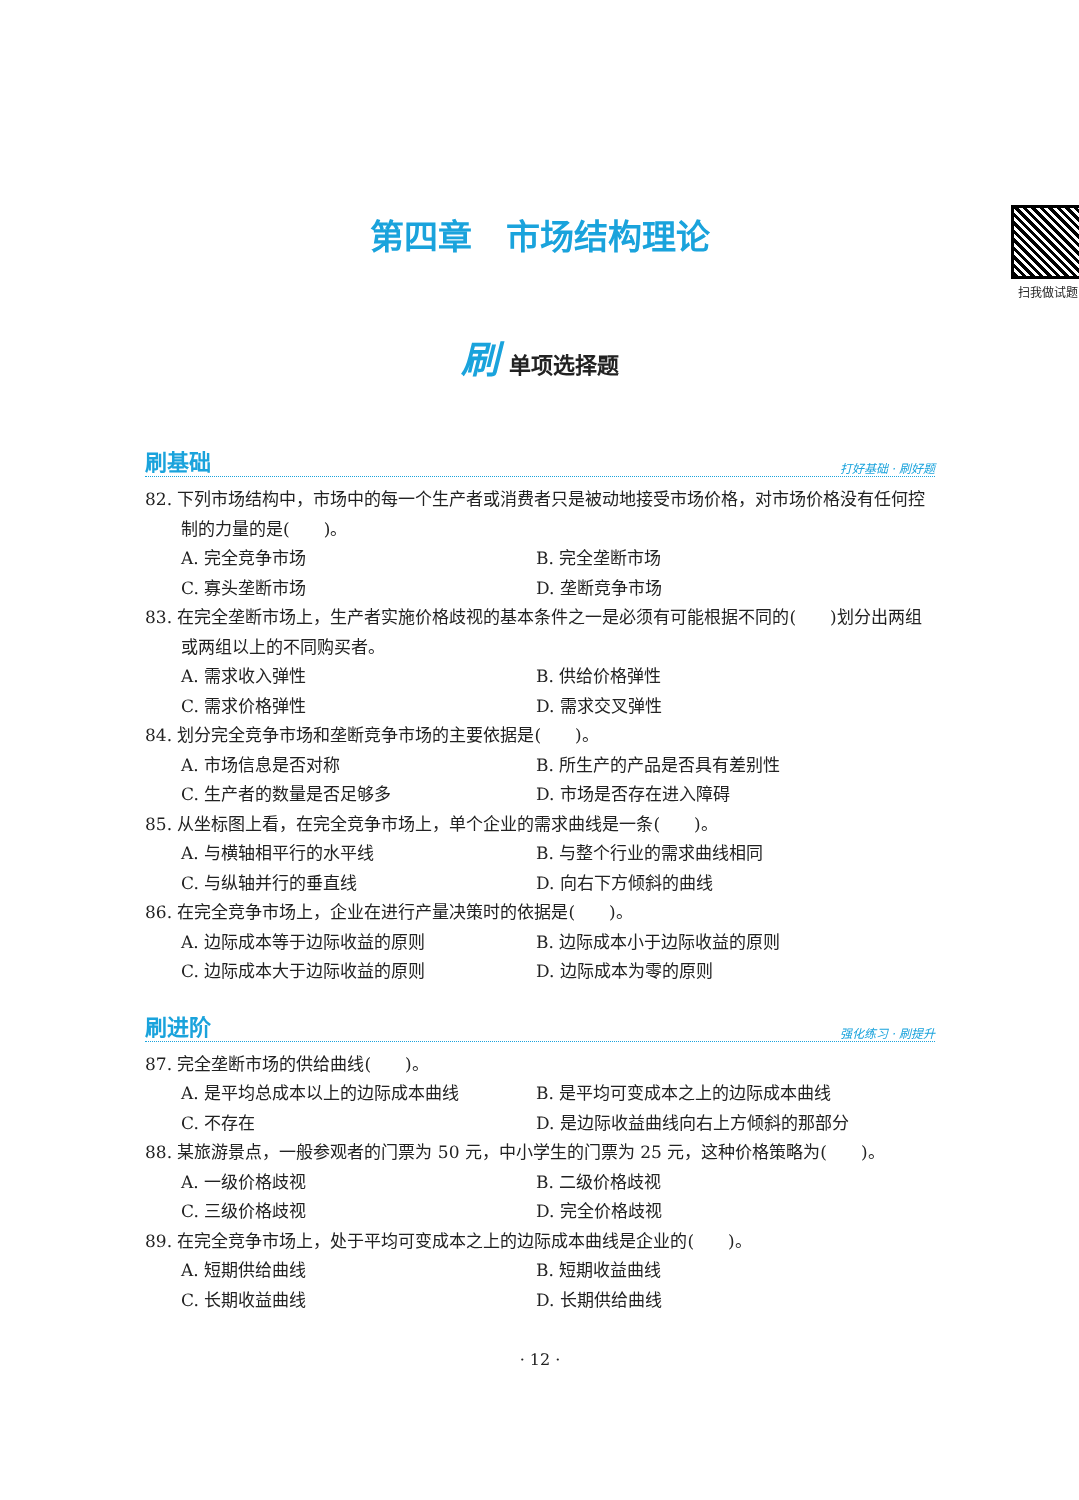第四章　市场结构理论
扫我做试题
刷单项选择题
刷基础 打好基础 · 刷好题
82. 下列市场结构中，市场中的每一个生产者或消费者只是被动地接受市场价格，对市场价格没有任何控制的力量的是(　　)。
A. 完全竞争市场 B. 完全垄断市场
C. 寡头垄断市场 D. 垄断竞争市场
83. 在完全垄断市场上，生产者实施价格歧视的基本条件之一是必须有可能根据不同的(　　)划分出两组或两组以上的不同购买者。
A. 需求收入弹性 B. 供给价格弹性
C. 需求价格弹性 D. 需求交叉弹性
84. 划分完全竞争市场和垄断竞争市场的主要依据是(　　)。
A. 市场信息是否对称 B. 所生产的产品是否具有差别性
C. 生产者的数量是否足够多 D. 市场是否存在进入障碍
85. 从坐标图上看，在完全竞争市场上，单个企业的需求曲线是一条(　　)。
A. 与横轴相平行的水平线 B. 与整个行业的需求曲线相同
C. 与纵轴并行的垂直线 D. 向右下方倾斜的曲线
86. 在完全竞争市场上，企业在进行产量决策时的依据是(　　)。
A. 边际成本等于边际收益的原则 B. 边际成本小于边际收益的原则
C. 边际成本大于边际收益的原则 D. 边际成本为零的原则
刷进阶 强化练习 · 刷提升
87. 完全垄断市场的供给曲线(　　)。
A. 是平均总成本以上的边际成本曲线 B. 是平均可变成本之上的边际成本曲线
C. 不存在 D. 是边际收益曲线向右上方倾斜的那部分
88. 某旅游景点，一般参观者的门票为 50 元，中小学生的门票为 25 元，这种价格策略为(　　)。
A. 一级价格歧视 B. 二级价格歧视
C. 三级价格歧视 D. 完全价格歧视
89. 在完全竞争市场上，处于平均可变成本之上的边际成本曲线是企业的(　　)。
A. 短期供给曲线 B. 短期收益曲线
C. 长期收益曲线 D. 长期供给曲线
· 12 ·